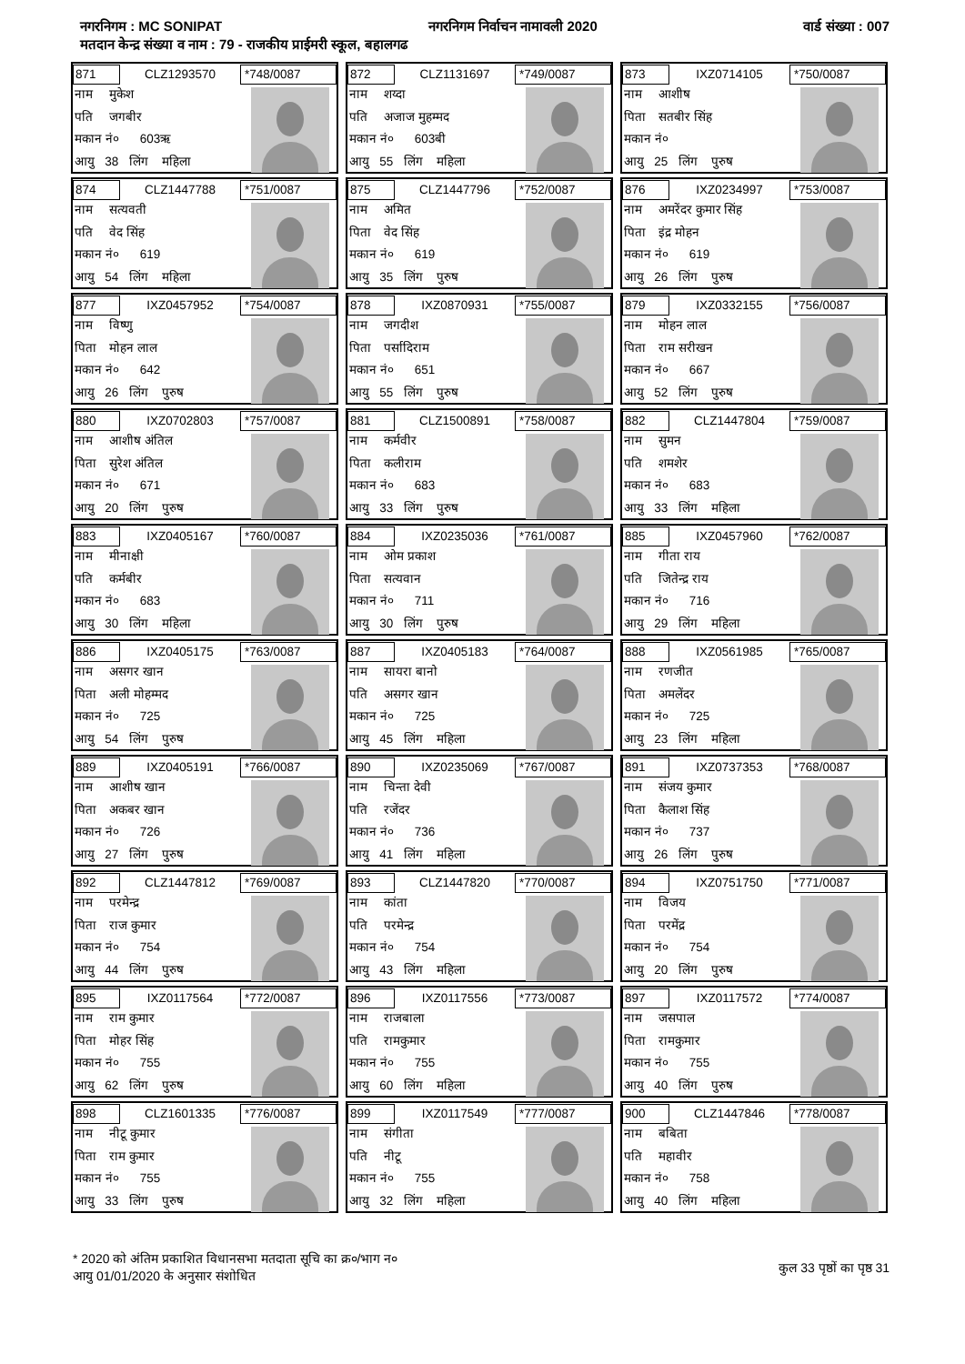नगरनिगम : MC SONIPAT नगरनिगम निर्वाचन नामावली 2020 वार्ड संख्या : 007
मतदान केन्द्र संख्या व नाम : 79 - राजकीय प्राईमरी स्कूल, बहालगढ
871
CLZ1293570
*748/0087
नाम मुकेश
पति जगबीर
मकान नं० 603ऋ
आयु 38 लिंग महिला
872
CLZ1131697
*749/0087
नाम शय्दा
पति अजाज मुहम्मद
मकान नं० 603बी
आयु 55 लिंग महिला
873
IXZ0714105
*750/0087
नाम आशीष
पिता सतबीर सिंह
मकान नं०
आयु 25 लिंग पुरुष
874
CLZ1447788
*751/0087
नाम सत्यवती
पति वेद सिंह
मकान नं० 619
आयु 54 लिंग महिला
875
CLZ1447796
*752/0087
नाम अमित
पिता वेद सिंह
मकान नं० 619
आयु 35 लिंग पुरुष
876
IXZ0234997
*753/0087
नाम अमरेंदर कुमार सिंह
पिता इंद्र मोहन
मकान नं० 619
आयु 26 लिंग पुरुष
877
IXZ0457952
*754/0087
नाम विष्णु
पिता मोहन लाल
मकान नं० 642
आयु 26 लिंग पुरुष
878
IXZ0870931
*755/0087
नाम जगदीश
पिता पर्सादिराम
मकान नं० 651
आयु 55 लिंग पुरुष
879
IXZ0332155
*756/0087
नाम मोहन लाल
पिता राम सरीखन
मकान नं० 667
आयु 52 लिंग पुरुष
880
IXZ0702803
*757/0087
नाम आशीष अंतिल
पिता सुरेश अंतिल
मकान नं० 671
आयु 20 लिंग पुरुष
881
CLZ1500891
*758/0087
नाम कर्मवीर
पिता कलीराम
मकान नं० 683
आयु 33 लिंग पुरुष
882
CLZ1447804
*759/0087
नाम सुमन
पति शमशेर
मकान नं० 683
आयु 33 लिंग महिला
883
IXZ0405167
*760/0087
नाम मीनाक्षी
पति कर्मबीर
मकान नं० 683
आयु 30 लिंग महिला
884
IXZ0235036
*761/0087
नाम ओम प्रकाश
पिता सत्यवान
मकान नं० 711
आयु 30 लिंग पुरुष
885
IXZ0457960
*762/0087
नाम गीता राय
पति जितेन्द्र राय
मकान नं० 716
आयु 29 लिंग महिला
886
IXZ0405175
*763/0087
नाम असगर खान
पिता अली मोहम्मद
मकान नं० 725
आयु 54 लिंग पुरुष
887
IXZ0405183
*764/0087
नाम सायरा बानो
पति असगर खान
मकान नं० 725
आयु 45 लिंग महिला
888
IXZ0561985
*765/0087
नाम रणजीत
पिता अमलेंदर
मकान नं० 725
आयु 23 लिंग महिला
889
IXZ0405191
*766/0087
नाम आशीष खान
पिता अकबर खान
मकान नं० 726
आयु 27 लिंग पुरुष
890
IXZ0235069
*767/0087
नाम चिन्ता देवी
पति रजेंदर
मकान नं० 736
आयु 41 लिंग महिला
891
IXZ0737353
*768/0087
नाम संजय कुमार
पिता कैलाश सिंह
मकान नं० 737
आयु 26 लिंग पुरुष
892
CLZ1447812
*769/0087
नाम परमेन्द्र
पिता राज कुमार
मकान नं० 754
आयु 44 लिंग पुरुष
893
CLZ1447820
*770/0087
नाम कांता
पति परमेन्द्र
मकान नं० 754
आयु 43 लिंग महिला
894
IXZ0751750
*771/0087
नाम विजय
पिता परमेंद्र
मकान नं० 754
आयु 20 लिंग पुरुष
895
IXZ0117564
*772/0087
नाम राम कुमार
पिता मोहर सिंह
मकान नं० 755
आयु 62 लिंग पुरुष
896
IXZ0117556
*773/0087
नाम राजबाला
पति रामकुमार
मकान नं० 755
आयु 60 लिंग महिला
897
IXZ0117572
*774/0087
नाम जसपाल
पिता रामकुमार
मकान नं० 755
आयु 40 लिंग पुरुष
898
CLZ1601335
*776/0087
नाम नीटू कुमार
पिता राम कुमार
मकान नं० 755
आयु 33 लिंग पुरुष
899
IXZ0117549
*777/0087
नाम संगीता
पति नीटू
मकान नं० 755
आयु 32 लिंग महिला
900
CLZ1447846
*778/0087
नाम बबिता
पति महावीर
मकान नं० 758
आयु 40 लिंग महिला
* 2020 को अंतिम प्रकाशित विधानसभा मतदाता सूचि का क्र०/भाग न०
आयु 01/01/2020 के अनुसार संशोधित
कुल 33 पृष्ठों का पृष्ठ 31